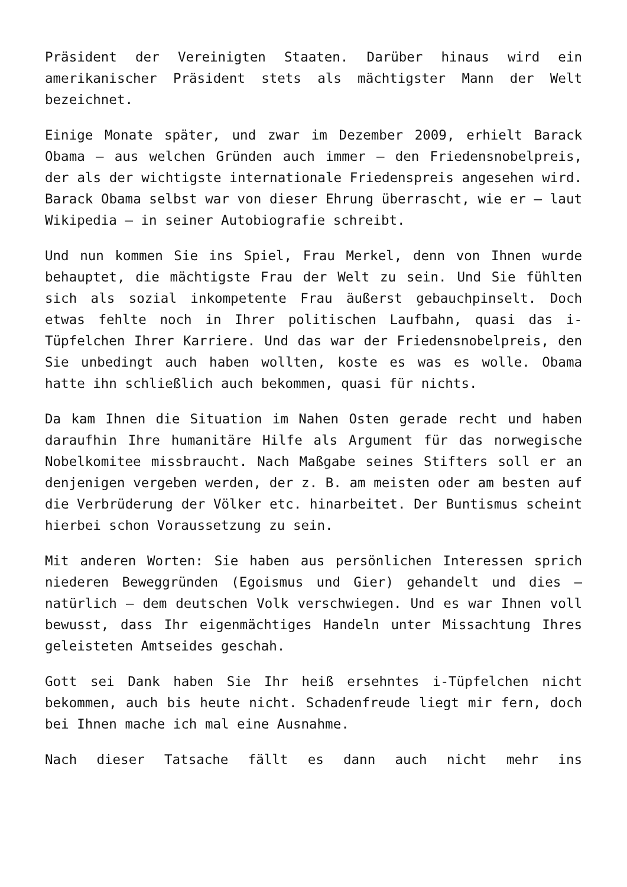Präsident der Vereinigten Staaten. Darüber hinaus wird ein amerikanischer Präsident stets als mächtigster Mann der Welt bezeichnet.
Einige Monate später, und zwar im Dezember 2009, erhielt Barack Obama – aus welchen Gründen auch immer – den Friedensnobelpreis, der als der wichtigste internationale Friedenspreis angesehen wird. Barack Obama selbst war von dieser Ehrung überrascht, wie er – laut Wikipedia – in seiner Autobiografie schreibt.
Und nun kommen Sie ins Spiel, Frau Merkel, denn von Ihnen wurde behauptet, die mächtigste Frau der Welt zu sein. Und Sie fühlten sich als sozial inkompetente Frau äußerst gebauchpinselt. Doch etwas fehlte noch in Ihrer politischen Laufbahn, quasi das i-Tüpfelchen Ihrer Karriere. Und das war der Friedensnobelpreis, den Sie unbedingt auch haben wollten, koste es was es wolle. Obama hatte ihn schließlich auch bekommen, quasi für nichts.
Da kam Ihnen die Situation im Nahen Osten gerade recht und haben daraufhin Ihre humanitäre Hilfe als Argument für das norwegische Nobelkomitee missbraucht. Nach Maßgabe seines Stifters soll er an denjenigen vergeben werden, der z. B. am meisten oder am besten auf die Verbrüderung der Völker etc. hinarbeitet. Der Buntismus scheint hierbei schon Voraussetzung zu sein.
Mit anderen Worten: Sie haben aus persönlichen Interessen sprich niederen Beweggründen (Egoismus und Gier) gehandelt und dies – natürlich – dem deutschen Volk verschwiegen. Und es war Ihnen voll bewusst, dass Ihr eigenmächtiges Handeln unter Missachtung Ihres geleisteten Amtseides geschah.
Gott sei Dank haben Sie Ihr heiß ersehntes i-Tüpfelchen nicht bekommen, auch bis heute nicht. Schadenfreude liegt mir fern, doch bei Ihnen mache ich mal eine Ausnahme.
Nach dieser Tatsache fällt es dann auch nicht mehr ins